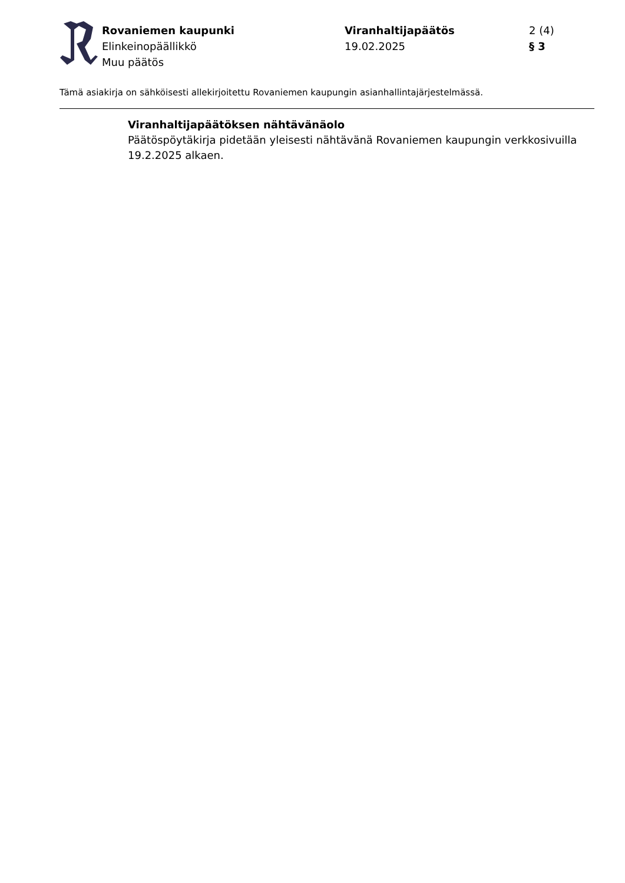Rovaniemen kaupunki
Elinkeinopäällikkö
Muu päätös
Viranhaltijapäätös
19.02.2025
2 (4)
§ 3
Tämä asiakirja on sähköisesti allekirjoitettu Rovaniemen kaupungin asianhallintajärjestelmässä.
Viranhaltijapäätöksen nähtävänäolo
Päätöspöytäkirja pidetään yleisesti nähtävänä Rovaniemen kaupungin verkkosivuilla 19.2.2025 alkaen.